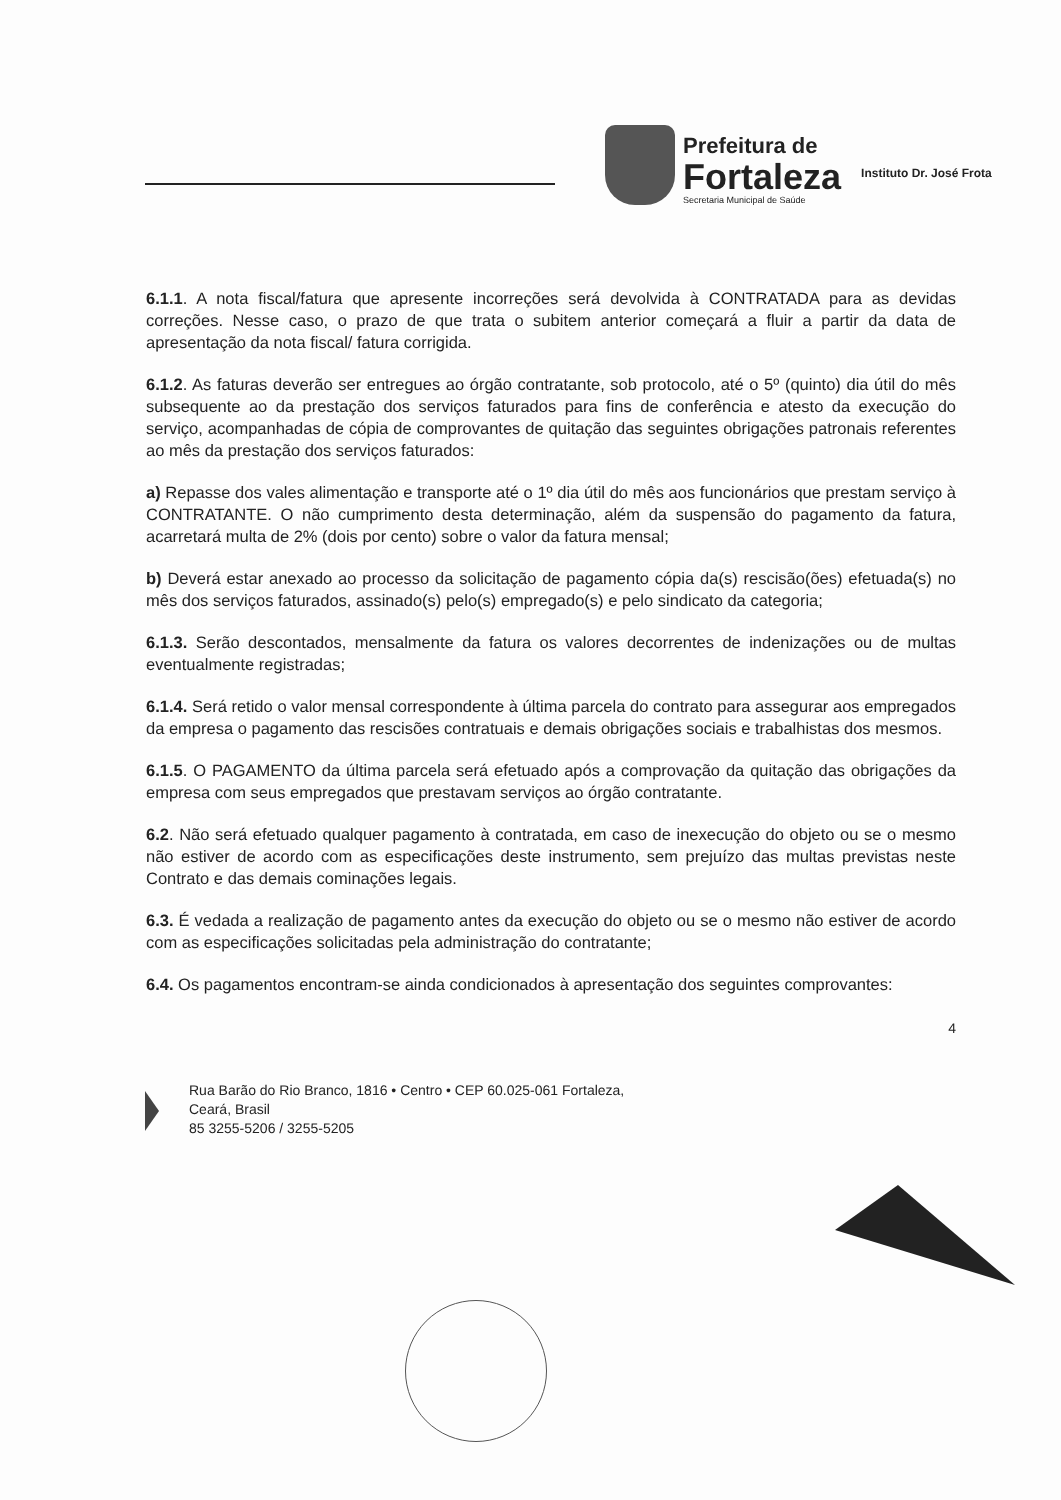Prefeitura de
Fortaleza
Secretaria Municipal de Saúde
Instituto Dr. José Frota
6.1.1. A nota fiscal/fatura que apresente incorreções será devolvida à CONTRATADA para as devidas correções. Nesse caso, o prazo de que trata o subitem anterior começará a fluir a partir da data de apresentação da nota fiscal/ fatura corrigida.
6.1.2. As faturas deverão ser entregues ao órgão contratante, sob protocolo, até o 5º (quinto) dia útil do mês subsequente ao da prestação dos serviços faturados para fins de conferência e atesto da execução do serviço, acompanhadas de cópia de comprovantes de quitação das seguintes obrigações patronais referentes ao mês da prestação dos serviços faturados:
a) Repasse dos vales alimentação e transporte até o 1º dia útil do mês aos funcionários que prestam serviço à CONTRATANTE. O não cumprimento desta determinação, além da suspensão do pagamento da fatura, acarretará multa de 2% (dois por cento) sobre o valor da fatura mensal;
b) Deverá estar anexado ao processo da solicitação de pagamento cópia da(s) rescisão(ões) efetuada(s) no mês dos serviços faturados, assinado(s) pelo(s) empregado(s) e pelo sindicato da categoria;
6.1.3. Serão descontados, mensalmente da fatura os valores decorrentes de indenizações ou de multas eventualmente registradas;
6.1.4. Será retido o valor mensal correspondente à última parcela do contrato para assegurar aos empregados da empresa o pagamento das rescisões contratuais e demais obrigações sociais e trabalhistas dos mesmos.
6.1.5. O PAGAMENTO da última parcela será efetuado após a comprovação da quitação das obrigações da empresa com seus empregados que prestavam serviços ao órgão contratante.
6.2. Não será efetuado qualquer pagamento à contratada, em caso de inexecução do objeto ou se o mesmo não estiver de acordo com as especificações deste instrumento, sem prejuízo das multas previstas neste Contrato e das demais cominações legais.
6.3. É vedada a realização de pagamento antes da execução do objeto ou se o mesmo não estiver de acordo com as especificações solicitadas pela administração do contratante;
6.4. Os pagamentos encontram-se ainda condicionados à apresentação dos seguintes comprovantes:
4
Rua Barão do Rio Branco, 1816 • Centro • CEP 60.025-061 Fortaleza,
Ceará, Brasil
85 3255-5206 / 3255-5205